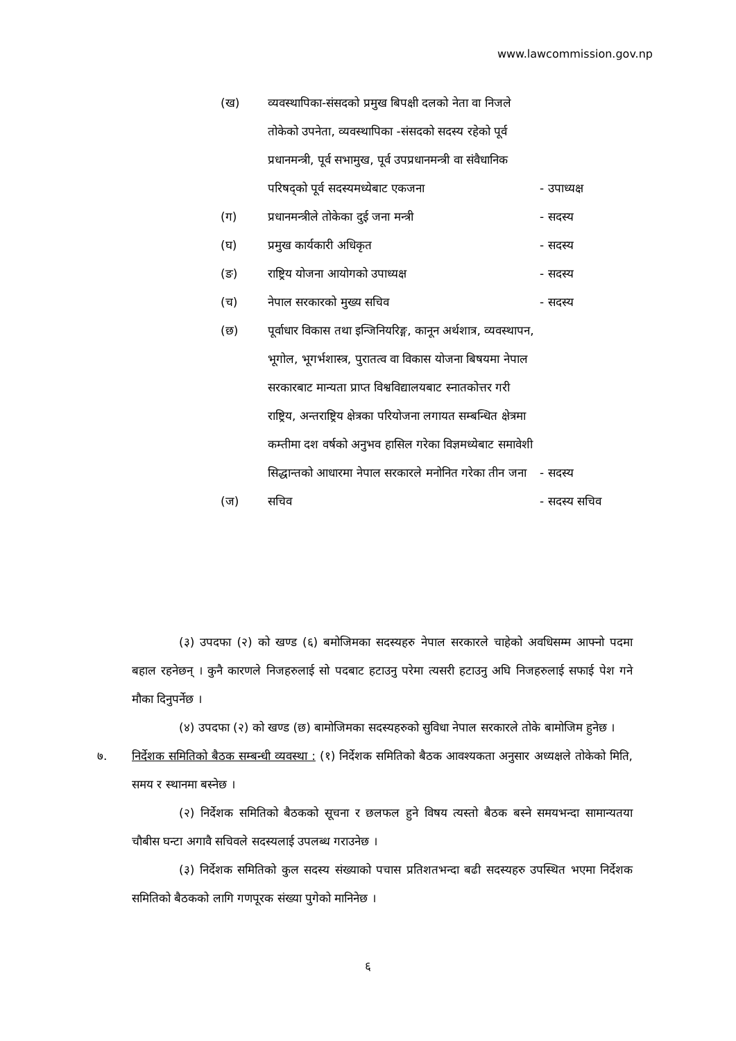www.lawcommission.gov.np
(ख) व्यवस्थापिका-संसदको प्रमुख बिपक्षी दलको नेता वा निजले तोकेको उपनेता, व्यवस्थापिका -संसदको सदस्य रहेको पूर्व प्रधानमन्त्री, पूर्व सभामुख, पूर्व उपप्रधानमन्त्री वा संवैधानिक परिषद्को पूर्व सदस्यमध्येबाट एकजना
- उपाध्यक्ष
(ग) प्रधानमन्त्रीले तोकेका दुई जना मन्त्री - सदस्य
(घ) प्रमुख कार्यकारी अधिकृत - सदस्य
(ङ) राष्ट्रिय योजना आयोगको उपाध्यक्ष - सदस्य
(च) नेपाल सरकारको मुख्य सचिव - सदस्य
(छ) पूर्वाधार विकास तथा इन्जिनियरिङ्ग, कानून अर्थशात्र, व्यवस्थापन, भूगोल, भूगर्भशास्त्र, पुरातत्व वा विकास योजना बिषयमा नेपाल सरकारबाट मान्यता प्राप्त विश्वविद्यालयबाट स्नातकोत्तर गरी राष्ट्रिय, अन्तराष्ट्रिय क्षेत्रका परियोजना लगायत सम्बन्धित क्षेत्रमा कम्तीमा दश वर्षको अनुभव हासिल गरेका विज्ञमध्येबाट समावेशी सिद्धान्तको आधारमा नेपाल सरकारले मनोनित गरेका तीन जना
- सदस्य
(ज) सचिव - सदस्य सचिव
(३) उपदफा (२) को खण्ड (६) बमोजिमका सदस्यहरु नेपाल सरकारले चाहेको अवधिसम्म आफ्नो पदमा बहाल रहनेछन् । कुनै कारणले निजहरुलाई सो पदबाट हटाउनु परेमा त्यसरी हटाउनु अघि निजहरुलाई सफाई पेश गने मौका दिनुपर्नेछ ।
(४) उपदफा (२) को खण्ड (छ) बामोजिमका सदस्यहरुको सुविधा नेपाल सरकारले तोके बामोजिम हुनेछ ।
७. निर्देशक समितिको बैठक सम्बन्धी व्यवस्था : (१) निर्देशक समितिको बैठक आवश्यकता अनुसार अध्यक्षले तोकेको मिति, समय र स्थानमा बस्नेछ ।
(२) निर्देशक समितिको बैठकको सूचना र छलफल हुने विषय त्यस्तो बैठक बस्ने समयभन्दा सामान्यतया चौबीस घन्टा अगावै सचिवले सदस्यलाई उपलब्ध गराउनेछ ।
(३) निर्देशक समितिको कुल सदस्य संख्याको पचास प्रतिशतभन्दा बढी सदस्यहरु उपस्थित भएमा निर्देशक समितिको बैठकको लागि गणपूरक संख्या पुगेको मानिनेछ ।
६